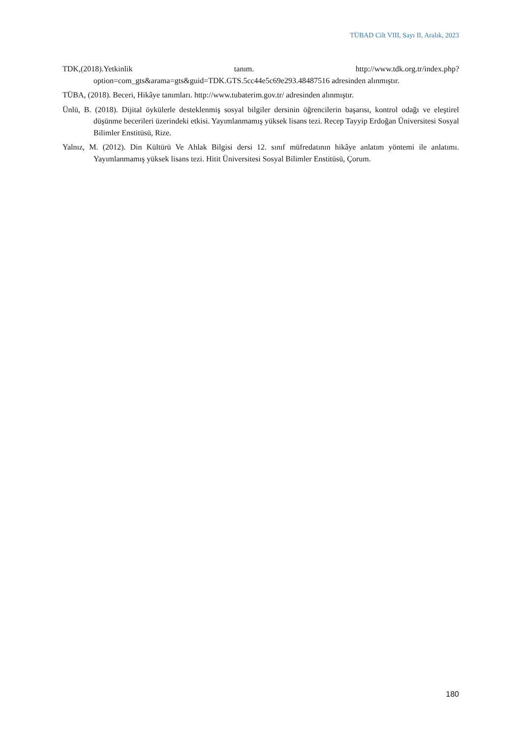TÜBAD Cilt VIII, Sayı II, Aralık, 2023
TDK,(2018).Yetkinlik tanım. http://www.tdk.org.tr/index.php?option=com_gts&arama=gts&guid=TDK.GTS.5cc44e5c69e293.48487516 adresinden alınmıştır.
TÜBA, (2018). Beceri, Hikâye tanımları. http://www.tubaterim.gov.tr/ adresinden alınmıştır.
Ünlü, B. (2018). Dijital öykülerle desteklenmiş sosyal bilgiler dersinin öğrencilerin başarısı, kontrol odağı ve eleştirel düşünme becerileri üzerindeki etkisi. Yayımlanmamış yüksek lisans tezi. Recep Tayyip Erdoğan Üniversitesi Sosyal Bilimler Enstitüsü, Rize.
Yalnız, M. (2012). Din Kültürü Ve Ahlak Bilgisi dersi 12. sınıf müfredatının hikâye anlatım yöntemi ile anlatımı. Yayımlanmamış yüksek lisans tezi. Hitit Üniversitesi Sosyal Bilimler Enstitüsü, Çorum.
180